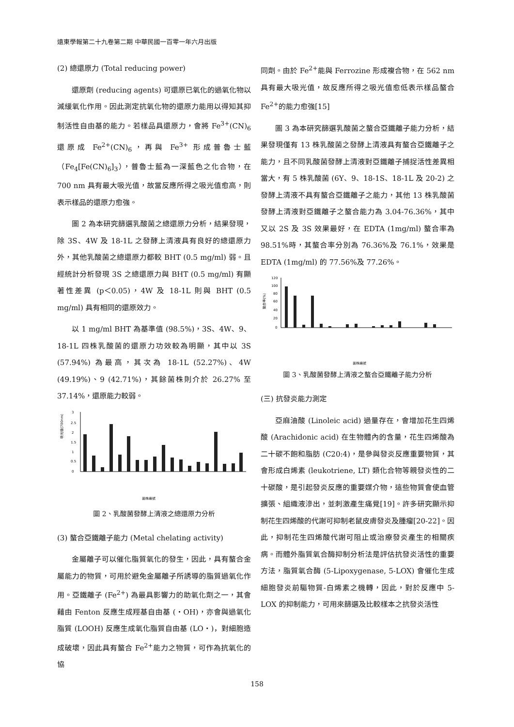遠東學報第二十九卷第二期 中華民國一百零一年六月出版
(2) 總還原力 (Total reducing power)
還原劑 (reducing agents) 可還原已氧化的過氧化物以減緩氧化作用。因此測定抗氧化物的還原力能用以得知其抑制活性自由基的能力。若樣品具還原力，會將 Fe<sup>3+</sup>(CN)<sub>6</sub> 還原成 Fe<sup>2+</sup>(CN)<sub>6</sub>，再與 Fe<sup>3+</sup> 形成普魯士藍（Fe<sub>4</sub>[Fe(CN)<sub>6</sub>]<sub>3</sub>），普魯士藍為一深藍色之化合物，在 700 nm 具有最大吸光值，故當反應所得之吸光值愈高，則表示樣品的還原力愈強。
圖 2 為本研究篩選乳酸菌之總還原力分析，結果發現，除 3S、4W 及 18-1L 之發酵上清液具有良好的總還原力外，其他乳酸菌之總還原力都較 BHT (0.5 mg/ml) 弱。且經統計分析發現 3S 之總還原力與 BHT (0.5 mg/ml) 有顯著性差異 (p＜0.05)，4W 及 18-1L 則與 BHT (0.5 mg/ml) 具有相同的還原效力。
以 1 mg/ml BHT 為基準值 (98.5%)，3S、4W、9、18-1L 四株乳酸菌的還原力功效較為明顯，其中以 3S (57.94%) 為最高，其次為 18-1L (52.27%)、4W (49.19%)、9 (42.71%)，其餘菌株則介於 26.27% 至 37.14%，還原能力較弱。
3
2.5
2
1.5
1
0.5
0
吸光值(700nm)
菌株編號
圖 2、乳酸菌發酵上清液之總還原力分析
(3) 螯合亞鐵離子能力 (Metal chelating activity)
金屬離子可以催化脂質氧化的發生，因此，具有螯合金屬能力的物質，可用於避免金屬離子所誘導的脂質過氧化作用。亞鐵離子 (Fe<sup>2+</sup>) 為最具影響力的助氧化劑之一，其會藉由 Fenton 反應生成羥基自由基 (・OH)，亦會與過氧化脂質 (LOOH) 反應生成氧化脂質自由基 (LO・)，對細胞造成破壞，因此具有螯合 Fe<sup>2+</sup>能力之物質，可作為抗氧化的協
同劑。由於 Fe<sup>2+</sup>能與 Ferrozine 形成複合物，在 562 nm 具有最大吸光值，故反應所得之吸光值愈低表示樣品螯合 Fe<sup>2+</sup>的能力愈強[15]
圖 3 為本研究篩選乳酸菌之螯合亞鐵離子能力分析，結果發現僅有 13 株乳酸菌之發酵上清液具有螯合亞鐵離子之能力，且不同乳酸菌發酵上清液對亞鐵離子捕捉活性差異相當大，有 5 株乳酸菌 (6Y、9、18-1S、18-1L 及 20-2) 之發酵上清液不具有螯合亞鐵離子之能力，其他 13 株乳酸菌發酵上清液對亞鐵離子之螯合能力為 3.04-76.36%，其中又以 2S 及 3S 效果最好，在 EDTA (1mg/ml) 螯合率為 98.51%時，其螯合率分別為 76.36%及 76.1%，效果是 EDTA (1mg/ml) 的 77.56%及 77.26%。
120
100
80
60
40
20
0
螯合率(%)
菌株編號
圖 3、乳酸菌發酵上清液之螯合亞鐵離子能力分析
(三) 抗發炎能力測定
亞麻油酸 (Linoleic acid) 過量存在，會增加花生四烯酸 (Arachidonic acid) 在生物體內的含量，花生四烯酸為二十碳不飽和脂肪 (C20:4)，是參與發炎反應重要物質，其會形成白烯素 (leukotriene, LT) 類化合物等親發炎性的二十碳酸，是引起發炎反應的重要媒介物，這些物質會使血管擴張、組織液滲出，並刺激產生痛覺[19]。許多研究顯示抑制花生四烯酸的代謝可抑制老鼠皮膚發炎及腫瘤[20-22]。因此，抑制花生四烯酸代謝可阻止或治療發炎產生的相關疾病。而體外脂質氧合酶抑制分析法是評估抗發炎活性的重要方法，脂質氧合酶 (5-Lipoxygenase, 5-LOX) 會催化生成細胞發炎前驅物質-白烯素之機轉，因此，對於反應中 5-LOX 的抑制能力，可用來篩選及比較樣本之抗發炎活性
158